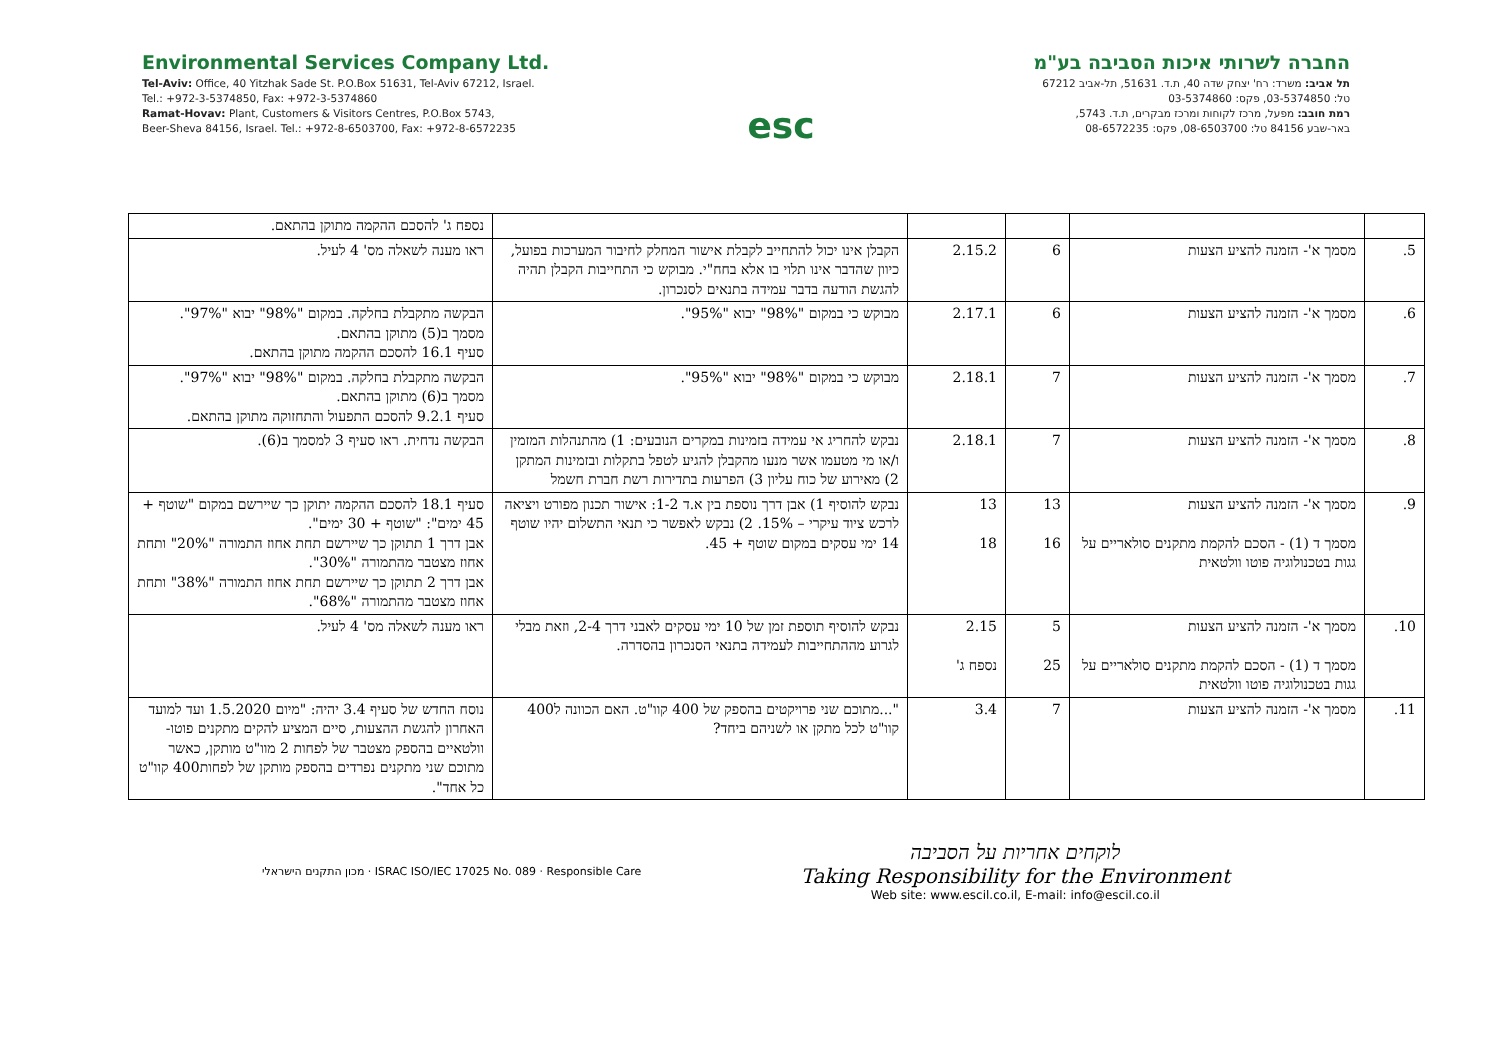Environmental Services Company Ltd.
Tel-Aviv: Office, 40 Yitzhak Sade St. P.O.Box 51631, Tel-Aviv 67212, Israel.
Tel.: +972-3-5374850, Fax: +972-3-5374860
Ramat-Hovav: Plant, Customers & Visitors Centres, P.O.Box 5743,
Beer-Sheva 84156, Israel. Tel.: +972-8-6503700, Fax: +972-8-6572235
esc
החברה לשרותי איכות הסביבה בע"מ
תל אביב: משרד: רח' יצחק שדה 40, ת.ד. 51631, תל-אביב 67212
טל: 03-5374850, פקס: 03-5374860
רמת חובב: מפעל, מרכז לקוחות ומרכז מבקרים, ת.ד. 5743,
באר-שבע 84156 טל: 08-6503700, פקס: 08-6572235
| | | | | | נספח ג' להסכם ההקמה מתוקן בהתאם. |
| 5. | מסמך א'- הזמנה להציע הצעות | 6 | 2.15.2 | הקבלן אינו יכול להתחייב לקבלת אישור המחלק לחיבור המערכות בפועל, כיוון שהדבר אינו תלוי בו אלא בחח"י. מבוקש כי התחייבות הקבלן תהיה להגשת הודעה בדבר עמידה בתנאים לסנכרון. | ראו מענה לשאלה מס' 4 לעיל. |
| 6. | מסמך א'- הזמנה להציע הצעות | 6 | 2.17.1 | מבוקש כי במקום "98%" יבוא "95%". | הבקשה מתקבלת בחלקה. במקום "98%" יבוא "97%". מסמך ב(5) מתוקן בהתאם. סעיף 16.1 להסכם ההקמה מתוקן בהתאם. |
| 7. | מסמך א'- הזמנה להציע הצעות | 7 | 2.18.1 | מבוקש כי במקום "98%" יבוא "95%". | הבקשה מתקבלת בחלקה. במקום "98%" יבוא "97%". מסמך ב(6) מתוקן בהתאם. סעיף 9.2.1 להסכם התפעול והתחזוקה מתוקן בהתאם. |
| 8. | מסמך א'- הזמנה להציע הצעות | 7 | 2.18.1 | נבקש להחריג אי עמידה בזמינות במקרים הנובעים: 1) מהתנהלות המזמין ו/או מי מטעמו אשר מנעו מהקבלן להגיע לטפל בתקלות ובזמינות המתקן 2) מאירוע של כוח עליון 3) הפרעות בתדירות רשת חברת חשמל | הבקשה נדחית. ראו סעיף 3 למסמך ב(6). |
| 9. | מסמך א'- הזמנה להציע הצעות מסמך ד (1) - הסכם להקמת מתקנים סולאריים על גגות בטכנולוגיה פוטו וולטאית | 13 16 | 13 18 | נבקש להוסיף 1) אבן דרך נוספת בין א.ד 1-2: אישור תכנון מפורט ויציאה לרכש ציוד עיקרי – 15%. 2) נבקש לאפשר כי תנאי התשלום יהיו שוטף 14 ימי עסקים במקום שוטף + 45. | סעיף 18.1 להסכם ההקמה יתוקן כך שיירשם במקום "שוטף + 45 ימים": "שוטף + 30 ימים". אבן דרך 1 תתוקן כך שיירשם תחת אחוז התמורה "20%" ותחת אחוז מצטבר מהתמורה "30%". אבן דרך 2 תתוקן כך שיירשם תחת אחוז התמורה "38%" ותחת אחוז מצטבר מהתמורה "68%". |
| 10. | מסמך א'- הזמנה להציע הצעות מסמך ד (1) - הסכם להקמת מתקנים סולאריים על גגות בטכנולוגיה פוטו וולטאית | 5 25 | 2.15 נספח ג' | נבקש להוסיף תוספת זמן של 10 ימי עסקים לאבני דרך 2-4, וזאת מבלי לגרוע מההתחייבות לעמידה בתנאי הסנכרון בהסדרה. | ראו מענה לשאלה מס' 4 לעיל. |
| 11. | מסמך א'- הזמנה להציע הצעות | 7 | 3.4 | "...מתוכם שני פרויקטים בהספק של 400 קוו"ט. האם הכוונה ל400 קוו"ט לכל מתקן או לשניהם ביחד? | נוסח החדש של סעיף 3.4 יהיה: "מיום 1.5.2020 ועד למועד האחרון להגשת ההצעות, סיים המציע להקים מתקנים פוטו-וולטאיים בהספק מצטבר של לפחות 2 מוו"ט מותקן, כאשר מתוכם שני מתקנים נפרדים בהספק מותקן של לפחות400 קוו"ט כל אחד". |
מכון התקנים הישראלי · ISRAC ISO/IEC 17025 No. 089 · Responsible Care
לוקחים אחריות על הסביבה
Taking Responsibility for the Environment
Web site: www.escil.co.il, E-mail: info@escil.co.il